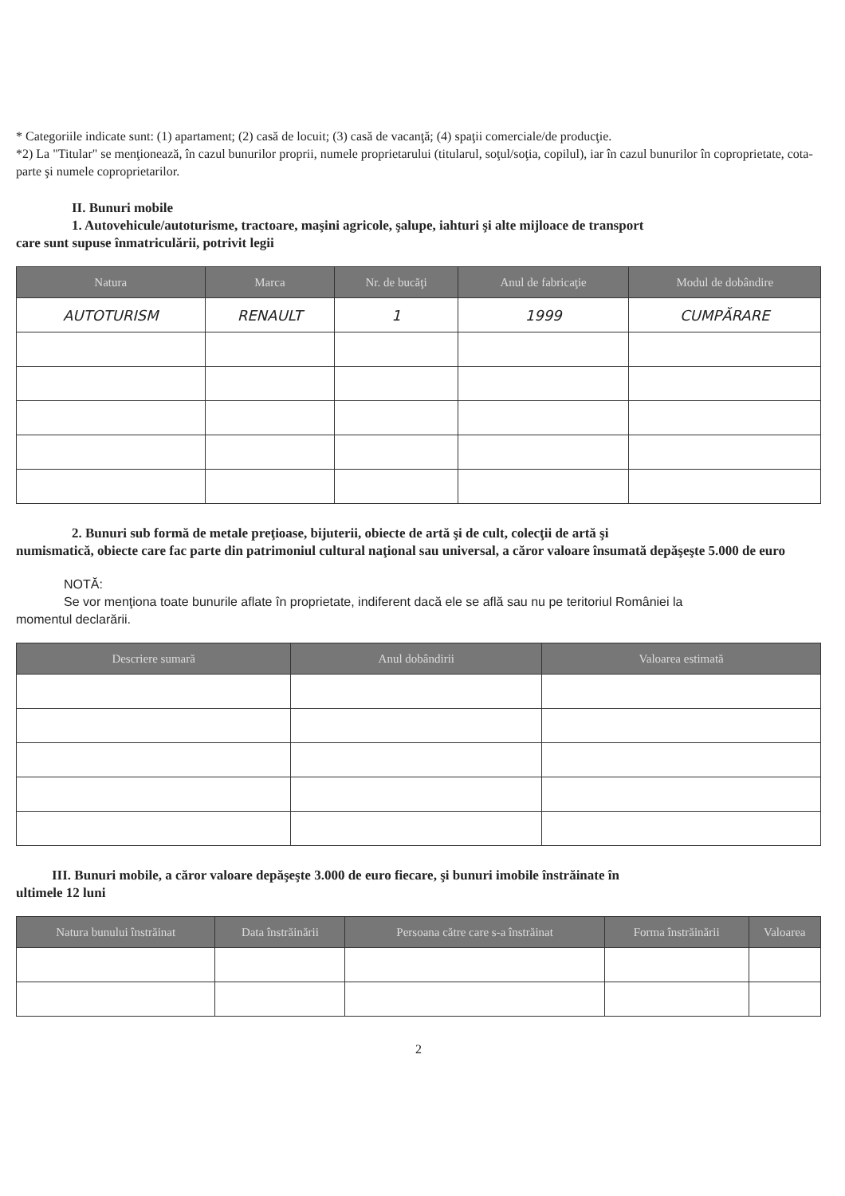* Categoriile indicate sunt: (1) apartament; (2) casă de locuit; (3) casă de vacanţă; (4) spaţii comerciale/de producţie.
*2) La "Titular" se menţionează, în cazul bunurilor proprii, numele proprietarului (titularul, soţul/soţia, copilul), iar în cazul bunurilor în coproprietate, cota-parte şi numele coproprietarilor.
II. Bunuri mobile
1. Autovehicule/autoturisme, tractoare, maşini agricole, şalupe, iahturi şi alte mijloace de transport
care sunt supuse înmatriculării, potrivit legii
| Natura | Marca | Nr. de bucăţi | Anul de fabricaţie | Modul de dobândire |
| --- | --- | --- | --- | --- |
| AUTOTURISM | RENAULT | 1 | 1999 | CUMPĂRARE |
2. Bunuri sub formă de metale preţioase, bijuterii, obiecte de artă şi de cult, colecţii de artă şi
numismatică, obiecte care fac parte din patrimoniul cultural naţional sau universal, a căror valoare însumată depăşeşte 5.000 de euro
NOTĂ:
Se vor menţiona toate bunurile aflate în proprietate, indiferent dacă ele se află sau nu pe teritoriul României la
momentul declarării.
| Descriere sumară | Anul dobândirii | Valoarea estimată |
| --- | --- | --- |
III. Bunuri mobile, a căror valoare depăşeşte 3.000 de euro fiecare, şi bunuri imobile înstrăinate în
ultimele 12 luni
| Natura bunului înstrăinat | Data înstrăinării | Persoana către care s-a înstrăinat | Forma înstrăinării | Valoarea |
| --- | --- | --- | --- | --- |
2